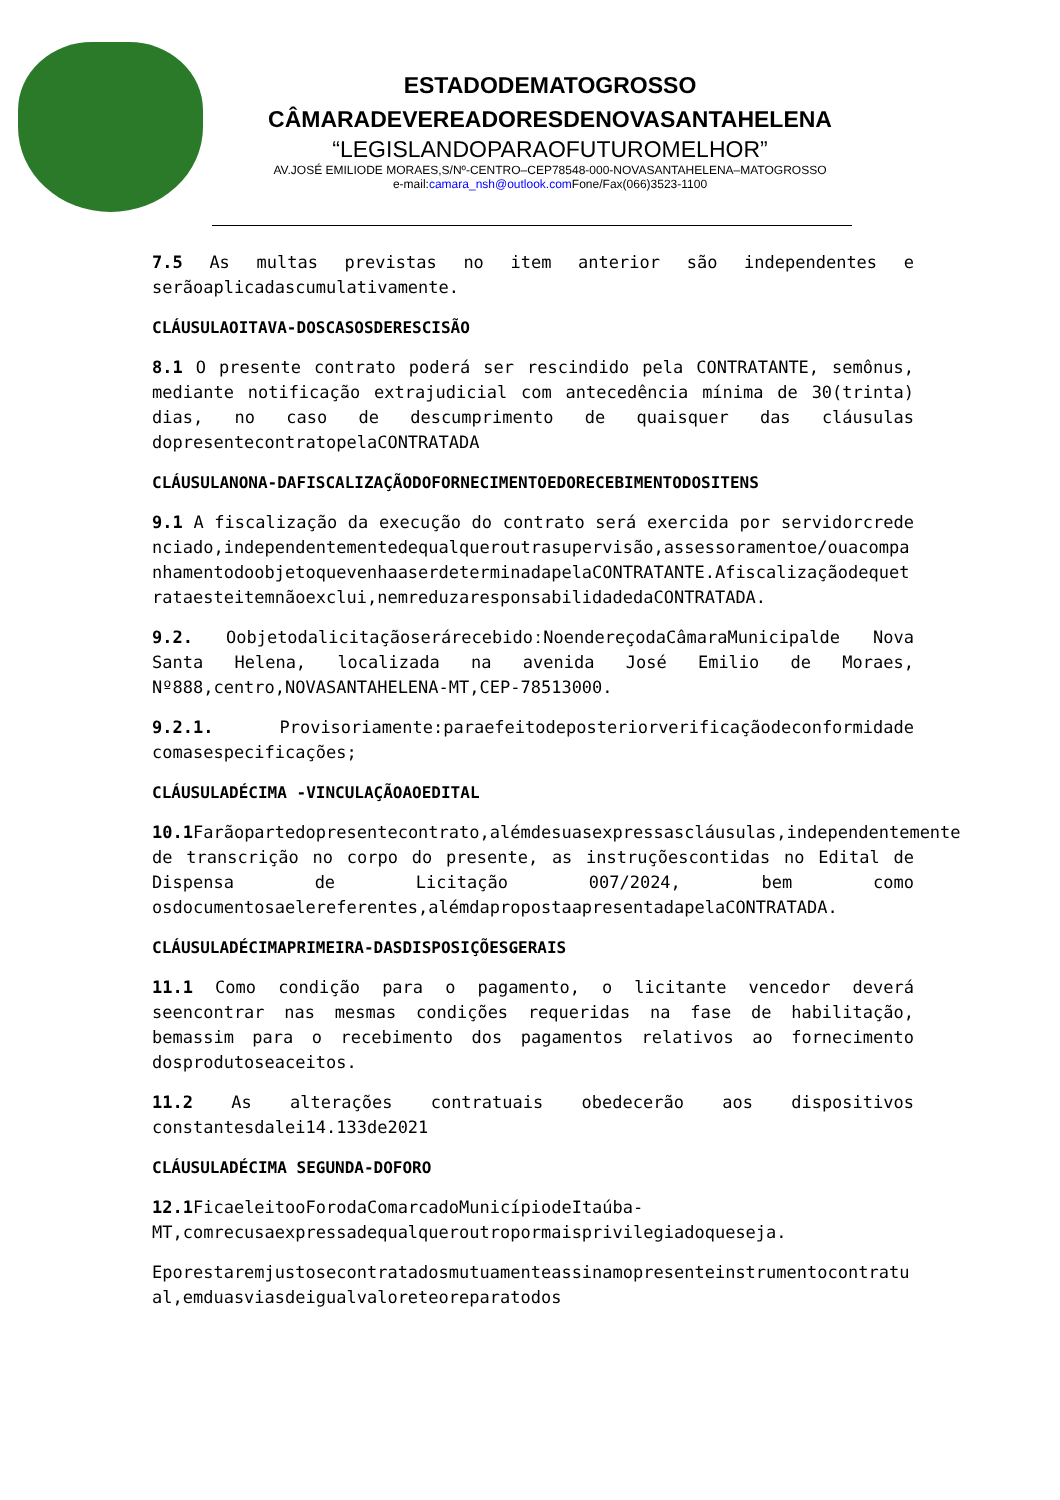ESTADODEMATOGROSSO
CÂMARADEVEREADORESDENOVASANTAHELENA
“LEGISLANDOPARAOFUTUROMELHOR”
AV.JOSÉ EMILIODE MORAES,S/Nº-CENTRO–CEP78548-000-NOVASANTAHELENA–MATOGROSSO
e-mail:camara_nsh@outlook.com Fone/Fax(066)3523-1100
7.5 As multas previstas no item anterior são independentes e serãoaplicadascumulativamente.
CLÁUSULAOITAVA-DOSCASOSDERESCISÃO
8.1 O presente contrato poderá ser rescindido pela CONTRATANTE, semônus, mediante notificação extrajudicial com antecedência mínima de 30(trinta) dias, no caso de descumprimento de quaisquer das cláusulas dopresentecontratopelaCONTRATADA
CLÁUSULANONA-DAFISCALIZAÇÃODOFORNECIMENTOEDORECEBIMENTODOSITENS
9.1 A fiscalização da execução do contrato será exercida por servidorcredenciado,independentementedequalqueroutrasupervisão,assessoramentoe/ouacompanhamentodoobjetoquevenhaaserdeterminadapelaCONTRATANTE.Afiscalizaçãodequetrataesteitemnãoexclui,nemreduzaresponsabilidadedaCONTRATADA.
9.2. OobjetodalicitaçãoserárecebidoːNoendereçodaCâmaraMunicipalde Nova Santa Helena, localizada na avenida José Emilio de Moraes, Nº888,centro,NOVASANTAHELENA-MT,CEP-78513000.
9.2.1. Provisoriamente:paraefeitodeposteriorverificaçãodeconformidade comasespecificações;
CLÁUSULADÉCIMA -VINCULAÇÃOAOEDITAL
10.1 Farãopartedopresentecontrato,alémdesuasexpressascláusulas,independentemente de transcrição no corpo do presente, as instruçõescontidas no Edital de Dispensa de Licitação 007/2024, bem como osdocumentosaelereferentes,alémdapropostaapresentadapelaCONTRATADA.
CLÁUSULADÉCIMAPRIMEIRA-DASDISPOSIÇÕESGERAIS
11.1 Como condição para o pagamento, o licitante vencedor deverá seencontrar nas mesmas condições requeridas na fase de habilitação, bemassim para o recebimento dos pagamentos relativos ao fornecimento dosprodutoseaceitos.
11.2 As alterações contratuais obedecerão aos dispositivos constantesdalei14.133de2021
CLÁUSULADÉCIMA SEGUNDA-DOFORO
12.1 FicaeleitooForodaComarcadoMunicípiodeItaúba-MT,comrecusaexpressadequalqueroutropormaisprivilegiadoqueseja.
Eporestaremjustosecontratadosmutuamenteassinamopresenteinstrumentocontratual,emduasviasdeigualvaloreteoreparatodos